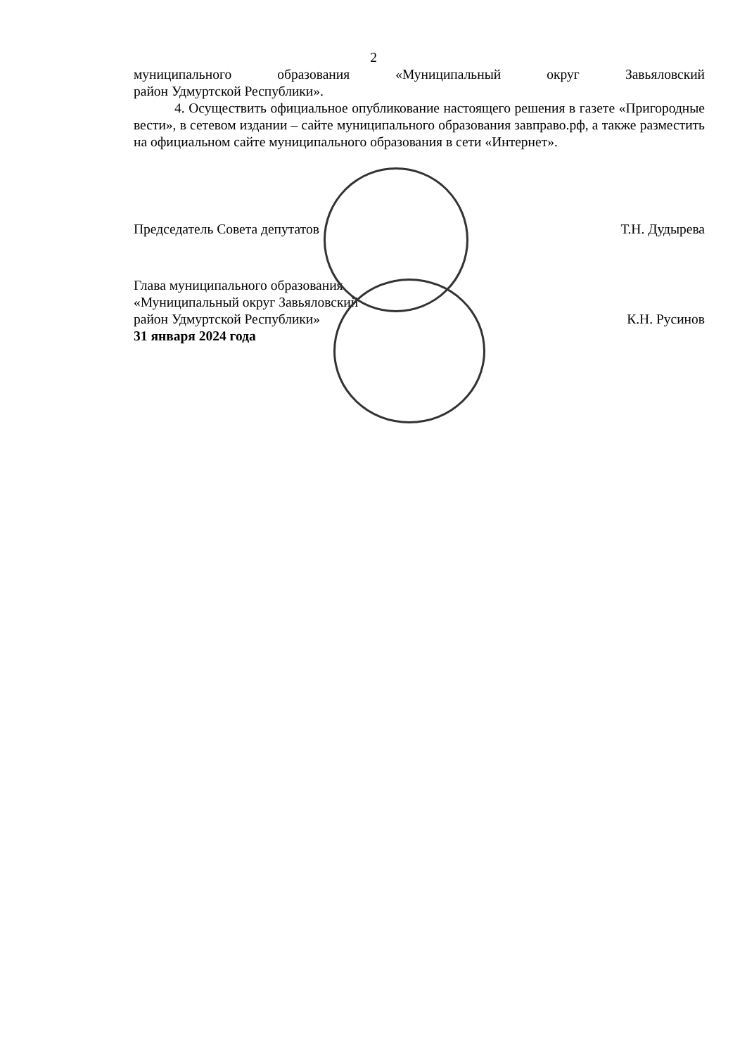2
муниципального образования «Муниципальный округ Завьяловский
район Удмуртской Республики».
4. Осуществить официальное опубликование настоящего решения в газете «Пригородные вести», в сетевом издании – сайте муниципального образования завправо.рф, а также разместить на официальном сайте муниципального образования в сети «Интернет».
Председатель Совета депутатов Т.Н. Дудырева
Глава муниципального образования
«Муниципальный округ Завьяловский
район Удмуртской Республики» К.Н. Русинов
31 января 2024 года